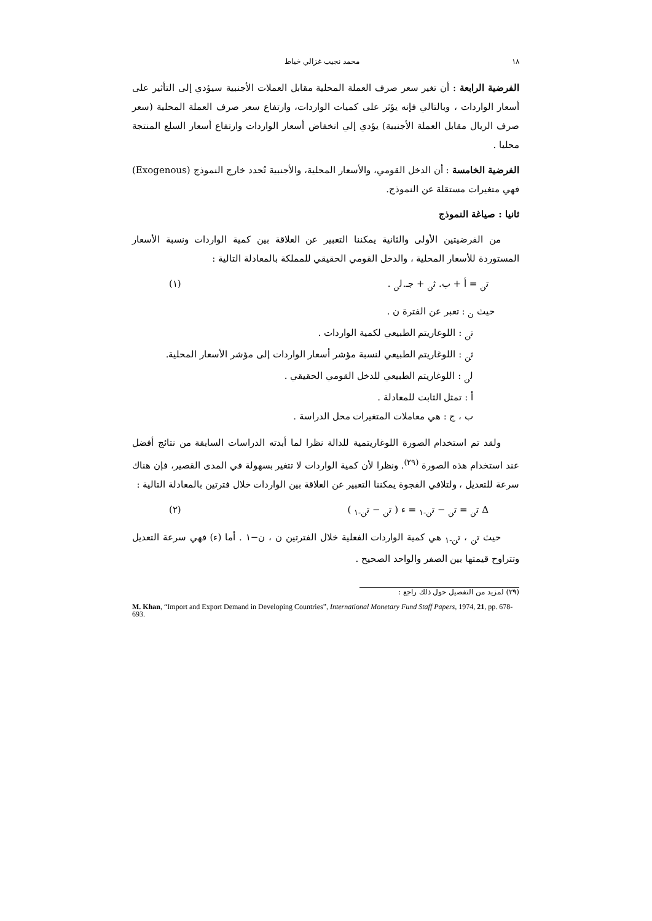١٨ محمد نجيب غزالي خياط
الفرضية الرابعة : أن تغير سعر صرف العملة المحلية مقابل العملات الأجنبية سيؤدي إلى التأثير على أسعار الواردات ، وبالتالي فإنه يؤثر على كميات الواردات، وارتفاع سعر صرف العملة المحلية (سعر صرف الريال مقابل العملة الأجنبية) يؤدي إلي انخفاض أسعار الواردات وارتفاع أسعار السلع المنتجة محليا .
الفرضية الخامسة : أن الدخل القومي، والأسعار المحلية، والأجنبية تُحدد خارج النموذج (Exogenous) فهي متغيرات مستقلة عن النموذج.
ثانيا : صياغة النموذج
من الفرضيتين الأولى والثانية يمكننا التعبير عن العلاقة بين كمية الواردات ونسبة الأسعار المستوردة للأسعار المحلية ، والدخل القومي الحقيقي للمملكة بالمعادلة التالية :
ت<sub>ن</sub> = أ + ب. ث<sub>ن</sub> + جـ.ل<sub>ن</sub> . (١)
حيث <sub>ن</sub> : تعبر عن الفترة ن .
ت<sub>ن</sub> : اللوغاريتم الطبيعي لكمية الواردات .
ث<sub>ن</sub> : اللوغاريتم الطبيعي لنسبة مؤشر أسعار الواردات إلى مؤشر الأسعار المحلية.
ل<sub>ن</sub> : اللوغاريتم الطبيعي للدخل القومي الحقيقي .
أ : تمثل الثابت للمعادلة .
ب ، ج : هي معاملات المتغيرات محل الدراسة .
ولقد تم استخدام الصورة اللوغاريتمية للدالة نظرا لما أبدته الدراسات السابقة من نتائج أفضل عند استخدام هذه الصورة <sup>(٢٩)</sup>. ونظرا لأن كمية الواردات لا تتغير بسهولة في المدى القصير، فإن هناك سرعة للتعديل ، ولتلافي الفجوة يمكننا التعبير عن العلاقة بين الواردات خلال فترتين بالمعادلة التالية :
Δ ت<sub>ن</sub> = ت<sub>ن</sub> − ت<sub>ن-١</sub> = ء ( ت<sub>ن</sub> − ت<sub>ن-١</sub> ) (٢)
حيث ت<sub>ن</sub> ، ت<sub>ن-١</sub> هي كمية الواردات الفعلية خلال الفترتين ن ، ن−١ . أما (ء) فهي سرعة التعديل وتتراوح قيمتها بين الصفر والواحد الصحيح .
(٢٩) لمزيد من التفصيل حول ذلك راجع :
M. Khan, “Import and Export Demand in Developing Countries”, International Monetary Fund Staff Papers, 1974, 21, pp. 678-693.